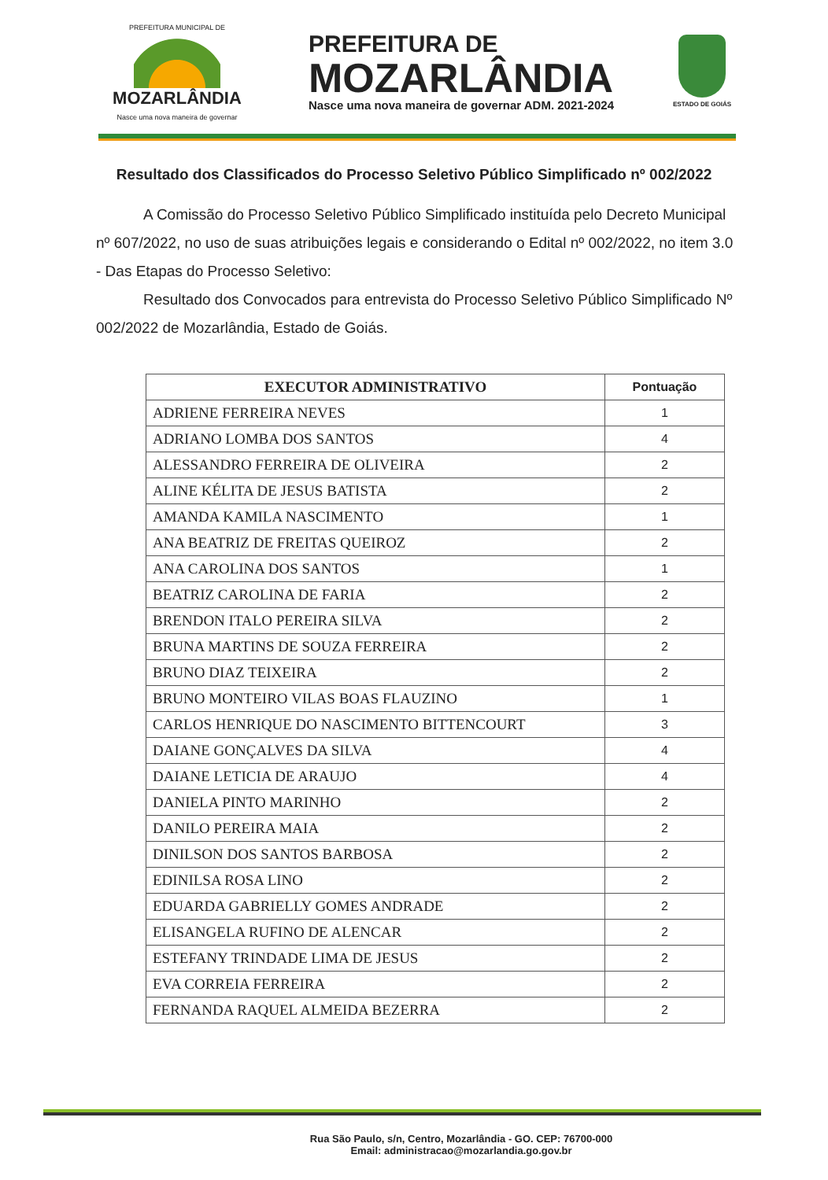PREFEITURA MUNICIPAL DE
MOZARLÂNDIA
Nasce uma nova maneira de governar
PREFEITURA DE
MOZARLÂNDIA
Nasce uma nova maneira de governar ADM. 2021-2024
ESTADO DE GOIÁS
Resultado dos Classificados do Processo Seletivo Público Simplificado nº 002/2022
A Comissão do Processo Seletivo Público Simplificado instituída pelo Decreto Municipal nº 607/2022, no uso de suas atribuições legais e considerando o Edital nº 002/2022, no item 3.0 - Das Etapas do Processo Seletivo:
Resultado dos Convocados para entrevista do Processo Seletivo Público Simplificado Nº 002/2022 de Mozarlândia, Estado de Goiás.
| EXECUTOR ADMINISTRATIVO | Pontuação |
| --- | --- |
| ADRIENE FERREIRA NEVES | 1 |
| ADRIANO LOMBA DOS SANTOS | 4 |
| ALESSANDRO FERREIRA DE OLIVEIRA | 2 |
| ALINE KÉLITA DE JESUS BATISTA | 2 |
| AMANDA KAMILA NASCIMENTO | 1 |
| ANA BEATRIZ DE FREITAS QUEIROZ | 2 |
| ANA CAROLINA DOS SANTOS | 1 |
| BEATRIZ CAROLINA DE FARIA | 2 |
| BRENDON ITALO PEREIRA SILVA | 2 |
| BRUNA MARTINS DE SOUZA FERREIRA | 2 |
| BRUNO DIAZ TEIXEIRA | 2 |
| BRUNO MONTEIRO VILAS BOAS FLAUZINO | 1 |
| CARLOS HENRIQUE DO NASCIMENTO BITTENCOURT | 3 |
| DAIANE GONÇALVES DA SILVA | 4 |
| DAIANE LETICIA DE ARAUJO | 4 |
| DANIELA PINTO MARINHO | 2 |
| DANILO PEREIRA MAIA | 2 |
| DINILSON DOS SANTOS BARBOSA | 2 |
| EDINILSA ROSA LINO | 2 |
| EDUARDA GABRIELLY GOMES ANDRADE | 2 |
| ELISANGELA RUFINO DE ALENCAR | 2 |
| ESTEFANY TRINDADE LIMA DE JESUS | 2 |
| EVA CORREIA FERREIRA | 2 |
| FERNANDA RAQUEL ALMEIDA BEZERRA | 2 |
Rua São Paulo, s/n, Centro, Mozarlândia - GO. CEP: 76700-000
Email: administracao@mozarlandia.go.gov.br